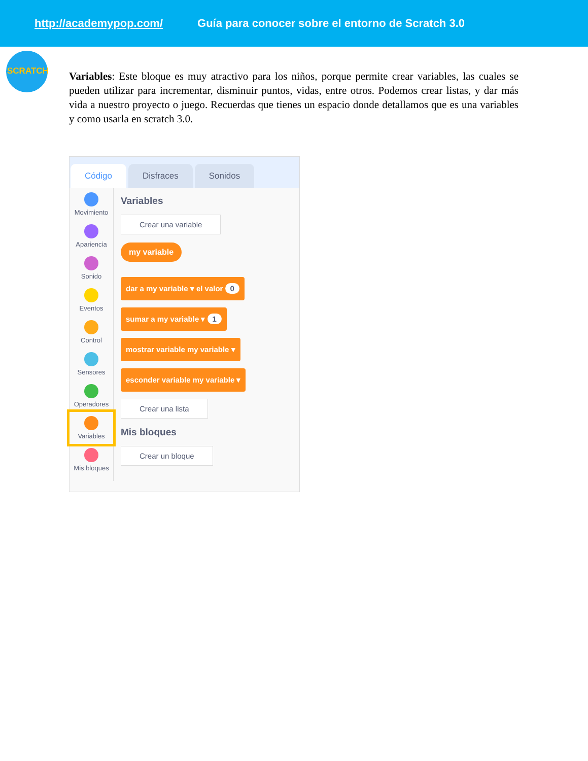http://academypop.com/ Guía para conocer sobre el entorno de Scratch 3.0
SCRATCH
Variables: Este bloque es muy atractivo para los niños, porque permite crear variables, las cuales se pueden utilizar para incrementar, disminuir puntos, vidas, entre otros. Podemos crear listas, y dar más vida a nuestro proyecto o juego. Recuerdas que tienes un espacio donde detallamos que es una variables y como usarla en scratch 3.0.
Código
Disfraces
Sonidos
Movimiento
Apariencia
Sonido
Eventos
Control
Sensores
Operadores
Variables
Mis bloques
Variables
Crear una variable
my variable
dar a my variable ▾ el valor 0
sumar a my variable ▾ 1
mostrar variable my variable ▾
esconder variable my variable ▾
Crear una lista
Mis bloques
Crear un bloque